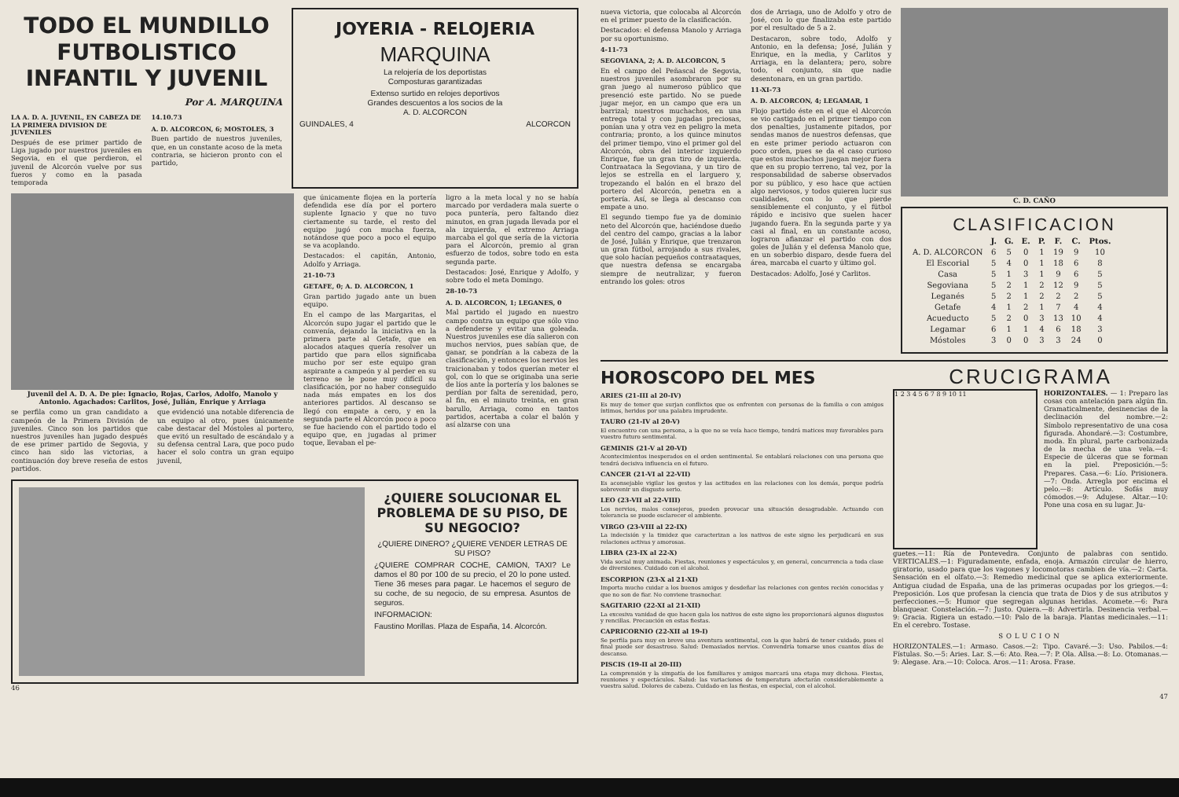TODO EL MUNDILLO FUTBOLISTICO INFANTIL Y JUVENIL
Por A. MARQUINA
LA A. D. A. JUVENIL, EN CABEZA DE LA PRIMERA DIVISION DE JUVENILES
Después de ese primer partido de Liga jugado por nuestros juveniles en Segovia, en el que perdieron, el juvenil de Alcorcón vuelve por sus fueros y como en la pasada temporada
14.10.73
A. D. ALCORCON, 6; MOSTOLES, 3
Buen partido de nuestros juveniles, que, en un constante acoso de la meta contraria, se hicieron pronto con el partido,
JOYERIA - RELOJERIA
MARQUINA
La relojería de los deportistas
Composturas garantizadas
Extenso surtido en relojes deportivos
Grandes descuentos a los socios de la
A. D. ALCORCON
GUINDALES, 4 ALCORCON
Juvenil del A. D. A. De pie: Ignacio, Rojas, Carlos, Adolfo, Manolo y Antonio. Agachados: Carlitos, José, Julián, Enrique y Arriaga
se perfila como un gran candidato a campeón de la Primera División de juveniles. Cinco son los partidos que nuestros juveniles han jugado después de ese primer partido de Segovia, y cinco han sido las victorias, a continuación doy breve reseña de estos partidos.
que evidenció una notable diferencia de un equipo al otro, pues únicamente cabe destacar del Móstoles al portero, que evitó un resultado de escándalo y a su defensa central Lara, que poco pudo hacer el solo contra un gran equipo juvenil,
que únicamente flojea en la portería defendida ese día por el portero suplente Ignacio y que no tuvo ciertamente su tarde, el resto del equipo jugó con mucha fuerza, notándose que poco a poco el equipo se va acoplando.
Destacados: el capitán, Antonio, Adolfo y Arriaga.
21-10-73
GETAFE, 0; A. D. ALCORCON, 1
Gran partido jugado ante un buen equipo.
En el campo de las Margaritas, el Alcorcón supo jugar el partido que le convenía, dejando la iniciativa en la primera parte al Getafe, que en alocados ataques quería resolver un partido que para ellos significaba mucho por ser este equipo gran aspirante a campeón y al perder en su terreno se le pone muy difícil su clasificación, por no haber conseguido nada más empates en los dos anteriores partidos. Al descanso se llegó con empate a cero, y en la segunda parte el Alcorcón poco a poco se fue haciendo con el partido todo el equipo que, en jugadas al primer toque, llevaban el pe-
ligro a la meta local y no se había marcado por verdadera mala suerte o poca puntería, pero faltando diez minutos, en gran jugada llevada por el ala izquierda, el extremo Arriaga marcaba el gol que sería de la victoria para el Alcorcón, premio al gran esfuerzo de todos, sobre todo en esta segunda parte.
Destacados: José, Enrique y Adolfo, y sobre todo el meta Domingo.
28-10-73
A. D. ALCORCON, 1; LEGANES, 0
Mal partido el jugado en nuestro campo contra un equipo que sólo vino a defenderse y evitar una goleada. Nuestros juveniles ese día salieron con muchos nervios, pues sabían que, de ganar, se pondrían a la cabeza de la clasificación, y entonces los nervios les traicionaban y todos querían meter el gol, con lo que se originaba una serie de líos ante la portería y los balones se perdían por falta de serenidad, pero, al fin, en el minuto treinta, en gran barullo, Arriaga, como en tantos partidos, acertaba a colar el balón y así alzarse con una
¿QUIERE SOLUCIONAR EL PROBLEMA DE SU PISO, DE SU NEGOCIO?
¿QUIERE DINERO? ¿QUIERE VENDER LETRAS DE SU PISO?
¿QUIERE COMPRAR COCHE, CAMION, TAXI? Le damos el 80 por 100 de su precio, el 20 lo pone usted. Tiene 36 meses para pagar. Le hacemos el seguro de su coche, de su negocio, de su empresa. Asuntos de seguros.
INFORMACION:
Faustino Morillas. Plaza de España, 14. Alcorcón.
46
nueva victoria, que colocaba al Alcorcón en el primer puesto de la clasificación.
Destacados: el defensa Manolo y Arriaga por su oportunismo.
4-11-73
SEGOVIANA, 2; A. D. ALCORCON, 5
En el campo del Peñascal de Segovia, nuestros juveniles asombraron por su gran juego al numeroso público que presenció este partido. No se puede jugar mejor, en un campo que era un barrizal; nuestros muchachos, en una entrega total y con jugadas preciosas, ponían una y otra vez en peligro la meta contraria; pronto, a los quince minutos del primer tiempo, vino el primer gol del Alcorcón, obra del interior izquierdo Enrique, fue un gran tiro de izquierda. Contraataca la Segoviana, y un tiro de lejos se estrella en el larguero y, tropezando el balón en el brazo del portero del Alcorcón, penetra en a portería. Así, se llega al descanso con empate a uno.
El segundo tiempo fue ya de dominio neto del Alcorcón que, haciéndose dueño del centro del campo, gracias a la labor de José, Julián y Enrique, que trenzaron un gran fútbol, arrojando a sus rivales, que solo hacían pequeños contraataques, que nuestra defensa se encargaba siempre de neutralizar, y fueron entrando los goles: otros
dos de Arriaga, uno de Adolfo y otro de José, con lo que finalizaba este partido por el resultado de 5 a 2.
Destacaron, sobre todo, Adolfo y Antonio, en la defensa; José, Julián y Enrique, en la media, y Carlitos y Arriaga, en la delantera; pero, sobre todo, el conjunto, sin que nadie desentonara, en un gran partido.
11-XI-73
A. D. ALCORCON, 4; LEGAMAR, 1
Flojo partido éste en el que el Alcorcón se vio castigado en el primer tiempo con dos penalties, justamente pitados, por sendas manos de nuestros defensas, que en este primer periodo actuaron con poco orden, pues se da el caso curioso que estos muchachos juegan mejor fuera que en su propio terreno, tal vez, por la responsabilidad de saberse observados por su público, y eso hace que actúen algo nerviosos, y todos quieren lucir sus cualidades, con lo que pierde sensiblemente el conjunto, y el fútbol rápido e incisivo que suelen hacer jugando fuera. En la segunda parte y ya casi al final, en un constante acoso, lograron afianzar el partido con dos goles de Julián y el defensa Manolo que, en un soberbio disparo, desde fuera del área, marcaba el cuarto y último gol.
Destacados: Adolfo, José y Carlitos.
C. D. CAÑO
CLASIFICACION
| | J. | G. | E. | P. | F. | C. | Ptos. |
| --- | --- | --- | --- | --- | --- | --- | --- |
| A. D. ALCORCON | 6 | 5 | 0 | 1 | 19 | 9 | 10 |
| El Escorial | 5 | 4 | 0 | 1 | 18 | 6 | 8 |
| Casa | 5 | 1 | 3 | 1 | 9 | 6 | 5 |
| Segoviana | 5 | 2 | 1 | 2 | 12 | 9 | 5 |
| Leganés | 5 | 2 | 1 | 2 | 2 | 2 | 5 |
| Getafe | 4 | 1 | 2 | 1 | 7 | 4 | 4 |
| Acueducto | 5 | 2 | 0 | 3 | 13 | 10 | 4 |
| Legamar | 6 | 1 | 1 | 4 | 6 | 18 | 3 |
| Móstoles | 3 | 0 | 0 | 3 | 3 | 24 | 0 |
HOROSCOPO DEL MES
ARIES (21-III al 20-IV)
Es muy de temer que surjan conflictos que os enfrenten con personas de la familia o con amigos íntimos, heridos por una palabra imprudente.
TAURO (21-IV al 20-V)
El encuentro con una persona, a la que no se veía hace tiempo, tendrá matices muy favorables para vuestro futuro sentimental.
GEMINIS (21-V al 20-VI)
Acontecimientos inesperados en el orden sentimental. Se entablará relaciones con una persona que tendrá decisiva influencia en el futuro.
CANCER (21-VI al 22-VII)
Es aconsejable vigilar los gestos y las actitudes en las relaciones con los demás, porque podría sobrevenir un disgusto serio.
LEO (23-VII al 22-VIII)
Los nervios, malos consejeros, pueden provocar una situación desagradable. Actuando con tolerancia se puede esclarecer el ambiente.
VIRGO (23-VIII al 22-IX)
La indecisión y la timidez que caracterizan a los nativos de este signo les perjudicará en sus relaciones activas y amorosas.
LIBRA (23-IX al 22-X)
Vida social muy animada. Fiestas, reuniones y espectáculos y, en general, concurrencia a toda clase de diversiones. Cuidado con el alcohol.
ESCORPION (23-X al 21-XI)
Importa mucho cuidar a los buenos amigos y desdeñar las relaciones con gentes recién conocidas y que no son de fiar. No conviene trasnochar.
SAGITARIO (22-XI al 21-XII)
La excesiva vanidad de que hacen gala los nativos de este signo les proporcionará algunos disgustos y rencillas. Precaución en estas fiestas.
CAPRICORNIO (22-XII al 19-I)
Se perfila para muy en breve una aventura sentimental, con la que habrá de tener cuidado, pues el final puede ser desastroso. Salud: Demasiados nervios. Convendría tomarse unos cuantos días de descanso.
PISCIS (19-II al 20-III)
La comprensión y la simpatía de los familiares y amigos marcará una etapa muy dichosa. Fiestas, reuniones y espectáculos. Salud: las variaciones de temperatura afectarán considerablemente a vuestra salud. Dolores de cabeza. Cuidado en las fiestas, en especial, con el alcohol.
CRUCIGRAMA
1 2 3 4 5 6 7 8 9 10 11
HORIZONTALES. — 1: Preparo las cosas con antelación para algún fin. Gramaticalmente, desinencias de la declinación del nombre.—2: Símbolo representativo de una cosa figurada. Ahondaré.—3: Costumbre, moda. En plural, parte carbonizada de la mecha de una vela.—4: Especie de úlceras que se forman en la piel. Preposición.—5: Prepares. Casa.—6: Lío. Prisionera.—7: Onda. Arregla por encima el pelo.—8: Artículo. Sofás muy cómodos.—9: Adujese. Altar.—10: Pone una cosa en su lugar. Ju-
guetes.—11: Ría de Pontevedra. Conjunto de palabras con sentido. VERTICALES.—1: Figuradamente, enfada, enoja. Armazón circular de hierro, giratorio, usado para que los vagones y locomotoras cambien de vía.—2: Carta. Sensación en el olfato.—3: Remedio medicinal que se aplica exteriormente. Antigua ciudad de España, una de las primeras ocupadas por los griegos.—4: Preposición. Los que profesan la ciencia que trata de Dios y de sus atributos y perfecciones.—5: Humor que segregan algunas heridas. Acomete.—6: Para blanquear. Constelación.—7: Justo. Quiera.—8: Advertirla. Desinencia verbal.—9: Gracia. Rigiera un estado.—10: Palo de la baraja. Plantas medicinales.—11: En el cerebro. Tostase.
SOLUCION
HORIZONTALES.—1: Armaso. Casos.—2: Tipo. Cavaré.—3: Uso. Pabilos.—4: Fístulas. So.—5: Aries. Lar. S.—6: Ato. Rea.—7: P. Ola. Allsa.—8: Lo. Otomanas.—9: Alegase. Ara.—10: Coloca. Aros.—11: Arosa. Frase.
47